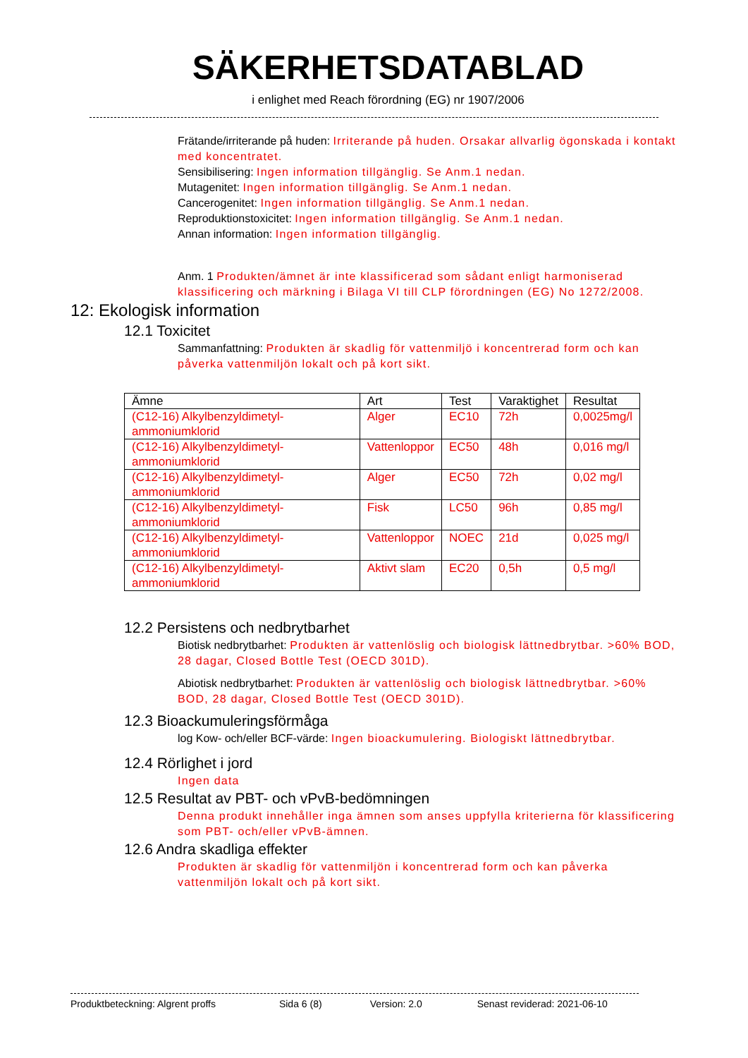SÄKERHETSDATABLAD
i enlighet med Reach förordning (EG) nr 1907/2006
Frätande/irriterande på huden: Irriterande på huden. Orsakar allvarlig ögonskada i kontakt med koncentratet.
Sensibilisering: Ingen information tillgänglig. Se Anm.1 nedan.
Mutagenitet: Ingen information tillgänglig. Se Anm.1 nedan.
Cancerogenitet: Ingen information tillgänglig. Se Anm.1 nedan.
Reproduktionstoxicitet: Ingen information tillgänglig. Se Anm.1 nedan.
Annan information: Ingen information tillgänglig.
Anm. 1 Produkten/ämnet är inte klassificerad som sådant enligt harmoniserad klassificering och märkning i Bilaga VI till CLP förordningen (EG) No 1272/2008.
12: Ekologisk information
12.1 Toxicitet
Sammanfattning: Produkten är skadlig för vattenmiljö i koncentrerad form och kan påverka vattenmiljön lokalt och på kort sikt.
| Ämne | Art | Test | Varaktighet | Resultat |
| --- | --- | --- | --- | --- |
| (C12-16) Alkylbenzyldimetyl-ammoniumklorid | Alger | EC10 | 72h | 0,0025mg/l |
| (C12-16) Alkylbenzyldimetyl-ammoniumklorid | Vattenloppor | EC50 | 48h | 0,016 mg/l |
| (C12-16) Alkylbenzyldimetyl-ammoniumklorid | Alger | EC50 | 72h | 0,02 mg/l |
| (C12-16) Alkylbenzyldimetyl-ammoniumklorid | Fisk | LC50 | 96h | 0,85 mg/l |
| (C12-16) Alkylbenzyldimetyl-ammoniumklorid | Vattenloppor | NOEC | 21d | 0,025 mg/l |
| (C12-16) Alkylbenzyldimetyl-ammoniumklorid | Aktivt slam | EC20 | 0,5h | 0,5 mg/l |
12.2 Persistens och nedbrytbarhet
Biotisk nedbrytbarhet: Produkten är vattenlöslig och biologisk lättnedbrytbar. >60% BOD, 28 dagar, Closed Bottle Test (OECD 301D).
Abiotisk nedbrytbarhet: Produkten är vattenlöslig och biologisk lättnedbrytbar. >60% BOD, 28 dagar, Closed Bottle Test (OECD 301D).
12.3 Bioackumuleringsförmåga
log Kow- och/eller BCF-värde: Ingen bioackumulering. Biologiskt lättnedbrytbar.
12.4 Rörlighet i jord
Ingen data
12.5 Resultat av PBT- och vPvB-bedömningen
Denna produkt innehåller inga ämnen som anses uppfylla kriterierna för klassificering som PBT- och/eller vPvB-ämnen.
12.6 Andra skadliga effekter
Produkten är skadlig för vattenmiljön i koncentrerad form och kan påverka vattenmiljön lokalt och på kort sikt.
Produktbeteckning: Algrent proffs Sida 6 (8) Version: 2.0 Senast reviderad: 2021-06-10